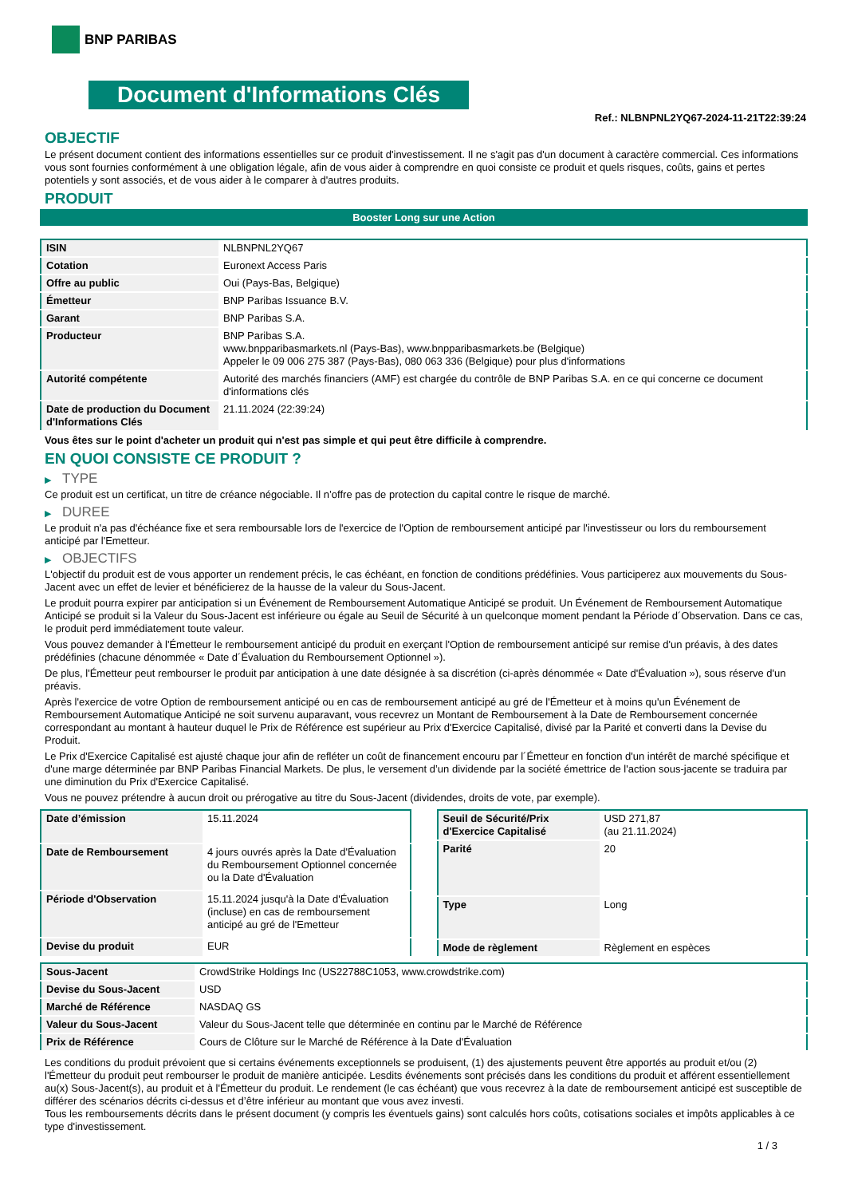BNP PARIBAS
Document d'Informations Clés
Ref.: NLBNPNL2YQ67-2024-11-21T22:39:24
OBJECTIF
Le présent document contient des informations essentielles sur ce produit d'investissement. Il ne s'agit pas d'un document à caractère commercial. Ces informations vous sont fournies conformément à une obligation légale, afin de vous aider à comprendre en quoi consiste ce produit et quels risques, coûts, gains et pertes potentiels y sont associés, et de vous aider à le comparer à d'autres produits.
PRODUIT
Booster Long sur une Action
| ISIN | NLBNPNL2YQ67 |
| Cotation | Euronext Access Paris |
| Offre au public | Oui (Pays-Bas, Belgique) |
| Émetteur | BNP Paribas Issuance B.V. |
| Garant | BNP Paribas S.A. |
| Producteur | BNP Paribas S.A. www.bnpparibasmarkets.nl (Pays-Bas), www.bnpparibasmarkets.be (Belgique) Appeler le 09 006 275 387 (Pays-Bas), 080 063 336 (Belgique) pour plus d'informations |
| Autorité compétente | Autorité des marchés financiers (AMF) est chargée du contrôle de BNP Paribas S.A. en ce qui concerne ce document d'informations clés |
| Date de production du Document d'Informations Clés | 21.11.2024 (22:39:24) |
Vous êtes sur le point d'acheter un produit qui n'est pas simple et qui peut être difficile à comprendre.
EN QUOI CONSISTE CE PRODUIT ?
▶ TYPE
Ce produit est un certificat, un titre de créance négociable. Il n’offre pas de protection du capital contre le risque de marché.
▶ DUREE
Le produit n'a pas d'échéance fixe et sera remboursable lors de l'exercice de l'Option de remboursement anticipé par l'investisseur ou lors du remboursement anticipé par l'Emetteur.
▶ OBJECTIFS
L'objectif du produit est de vous apporter un rendement précis, le cas échéant, en fonction de conditions prédéfinies. Vous participerez aux mouvements du Sous-Jacent avec un effet de levier et bénéficierez de la hausse de la valeur du Sous-Jacent.
Le produit pourra expirer par anticipation si un Événement de Remboursement Automatique Anticipé se produit. Un Événement de Remboursement Automatique Anticipé se produit si la Valeur du Sous-Jacent est inférieure ou égale au Seuil de Sécurité à un quelconque moment pendant la Période d´Observation. Dans ce cas, le produit perd immédiatement toute valeur.
Vous pouvez demander à l'Émetteur le remboursement anticipé du produit en exerçant l'Option de remboursement anticipé sur remise d'un préavis, à des dates prédéfinies (chacune dénommée « Date d´Évaluation du Remboursement Optionnel »).
De plus, l'Émetteur peut rembourser le produit par anticipation à une date désignée à sa discrétion (ci-après dénommée « Date d'Évaluation »), sous réserve d'un préavis.
Après l'exercice de votre Option de remboursement anticipé ou en cas de remboursement anticipé au gré de l'Émetteur et à moins qu'un Événement de Remboursement Automatique Anticipé ne soit survenu auparavant, vous recevrez un Montant de Remboursement à la Date de Remboursement concernée correspondant au montant à hauteur duquel le Prix de Référence est supérieur au Prix d'Exercice Capitalisé, divisé par la Parité et converti dans la Devise du Produit.
Le Prix d'Exercice Capitalisé est ajusté chaque jour afin de refléter un coût de financement encouru par l´Émetteur en fonction d'un intérêt de marché spécifique et d'une marge déterminée par BNP Paribas Financial Markets. De plus, le versement d’un dividende par la société émettrice de l'action sous-jacente se traduira par une diminution du Prix d'Exercice Capitalisé.
Vous ne pouvez prétendre à aucun droit ou prérogative au titre du Sous-Jacent (dividendes, droits de vote, par exemple).
| Date d’émission | 15.11.2024 |
| Date de Remboursement | 4 jours ouvrés après la Date d'Évaluation du Remboursement Optionnel concernée ou la Date d'Évaluation |
| Période d'Observation | 15.11.2024 jusqu'à la Date d'Évaluation (incluse) en cas de remboursement anticipé au gré de l'Emetteur |
| Devise du produit | EUR |
| Seuil de Sécurité/Prix d'Exercice Capitalisé | USD 271,87 (au 21.11.2024) |
| Parité | 20 |
| Type | Long |
| Mode de règlement | Règlement en espèces |
| Sous-Jacent | CrowdStrike Holdings Inc (US22788C1053, www.crowdstrike.com) |
| Devise du Sous-Jacent | USD |
| Marché de Référence | NASDAQ GS |
| Valeur du Sous-Jacent | Valeur du Sous-Jacent telle que déterminée en continu par le Marché de Référence |
| Prix de Référence | Cours de Clôture sur le Marché de Référence à la Date d'Évaluation |
Les conditions du produit prévoient que si certains événements exceptionnels se produisent, (1) des ajustements peuvent être apportés au produit et/ou (2) l'Émetteur du produit peut rembourser le produit de manière anticipée. Lesdits événements sont précisés dans les conditions du produit et afférent essentiellement au(x) Sous-Jacent(s), au produit et à l'Émetteur du produit. Le rendement (le cas échéant) que vous recevrez à la date de remboursement anticipé est susceptible de différer des scénarios décrits ci-dessus et d’être inférieur au montant que vous avez investi.
Tous les remboursements décrits dans le présent document (y compris les éventuels gains) sont calculés hors coûts, cotisations sociales et impôts applicables à ce type d'investissement.
1 / 3